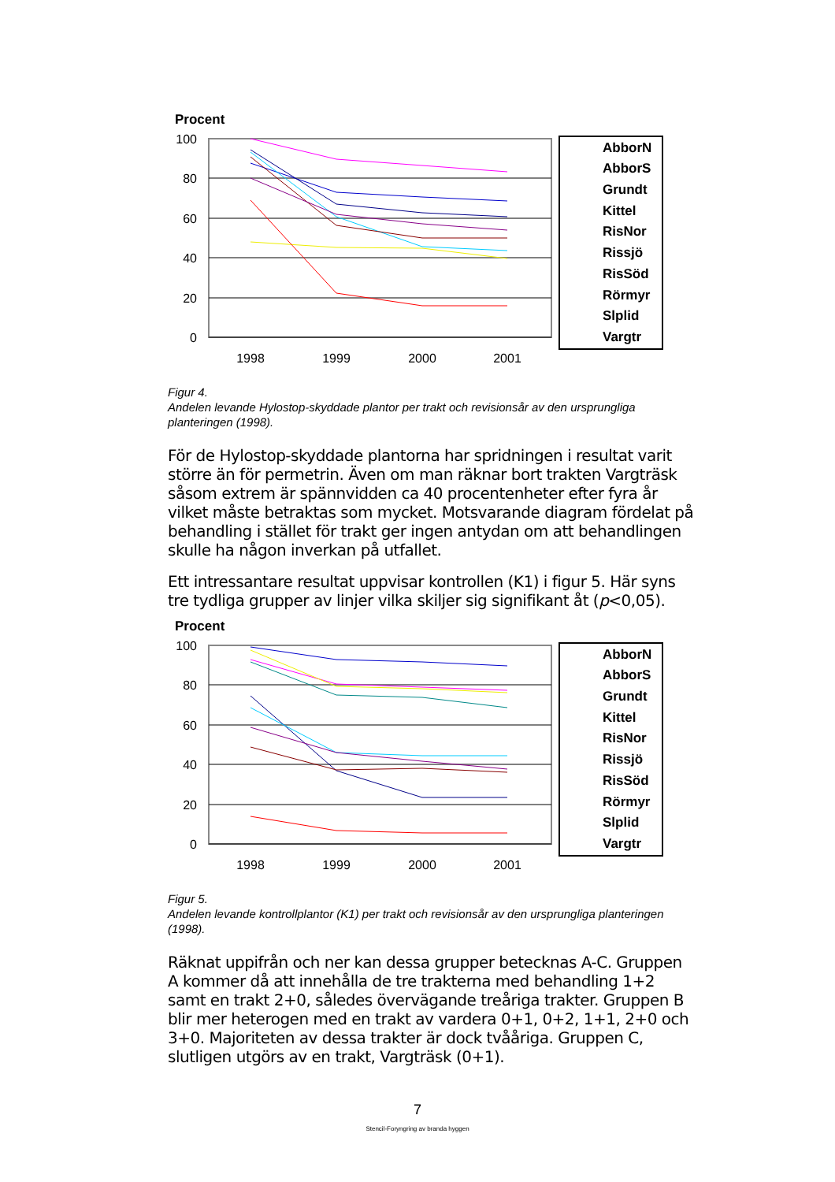Procent
100
80
60
40
20
0
1998
1999
2000
2001
AbborN
AbborS
Grundt
Kittel
RisNor
Rissjö
RisSöd
Rörmyr
Slplid
Vargtr
Figur 4.
Andelen levande Hylostop-skyddade plantor per trakt och revisionsår av den ursprungliga planteringen (1998).
För de Hylostop-skyddade plantorna har spridningen i resultat varit större än för permetrin. Även om man räknar bort trakten Vargträsk såsom extrem är spännvidden ca 40 procentenheter efter fyra år vilket måste betraktas som mycket. Motsvarande diagram fördelat på behandling i stället för trakt ger ingen antydan om att behandlingen skulle ha någon inverkan på utfallet.
Ett intressantare resultat uppvisar kontrollen (K1) i figur 5. Här syns tre tydliga grupper av linjer vilka skiljer sig signifikant åt (p<0,05).
Procent
100
80
60
40
20
0
1998
1999
2000
2001
AbborN
AbborS
Grundt
Kittel
RisNor
Rissjö
RisSöd
Rörmyr
Slplid
Vargtr
Figur 5.
Andelen levande kontrollplantor (K1) per trakt och revisionsår av den ursprungliga planteringen (1998).
Räknat uppifrån och ner kan dessa grupper betecknas A-C. Gruppen A kommer då att innehålla de tre trakterna med behandling 1+2 samt en trakt 2+0, således övervägande treåriga trakter. Gruppen B blir mer heterogen med en trakt av vardera 0+1, 0+2, 1+1, 2+0 och 3+0. Majoriteten av dessa trakter är dock tvååriga. Gruppen C, slutligen utgörs av en trakt, Vargträsk (0+1).
7
Stencil-Foryngring av branda hyggen